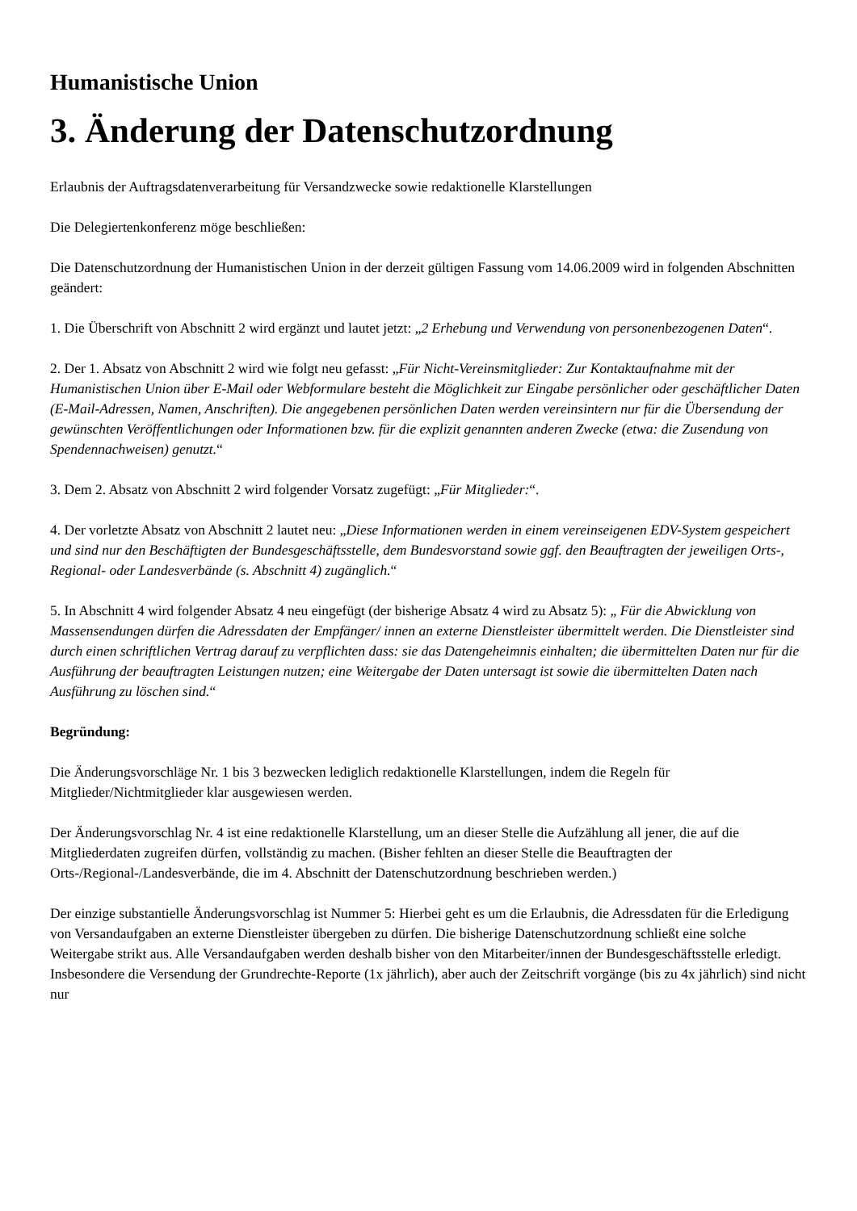Humanistische Union
3. Änderung der Datenschutzordnung
Erlaubnis der Auftragsdatenverarbeitung für Versandzwecke sowie redaktionelle Klarstellungen
Die Delegiertenkonferenz möge beschließen:
Die Datenschutzordnung der Humanistischen Union in der derzeit gültigen Fassung vom 14.06.2009 wird in folgenden Abschnitten geändert:
1. Die Überschrift von Abschnitt 2 wird ergänzt und lautet jetzt: „2 Erhebung und Verwendung von personenbezogenen Daten“.
2. Der 1. Absatz von Abschnitt 2 wird wie folgt neu gefasst: „Für Nicht-Vereinsmitglieder: Zur Kontaktaufnahme mit der Humanistischen Union über E-Mail oder Webformulare besteht die Möglichkeit zur Eingabe persönlicher oder geschäftlicher Daten (E-Mail-Adressen, Namen, Anschriften). Die angegebenen persönlichen Daten werden vereinsintern nur für die Übersendung der gewünschten Veröffentlichungen oder Informationen bzw. für die explizit genannten anderen Zwecke (etwa: die Zusendung von Spendennachweisen) genutzt.“
3. Dem 2. Absatz von Abschnitt 2 wird folgender Vorsatz zugefügt: „Für Mitglieder:“.
4. Der vorletzte Absatz von Abschnitt 2 lautet neu: „Diese Informationen werden in einem vereinseigenen EDV-System gespeichert und sind nur den Beschäftigten der Bundesgeschäftsstelle, dem Bundesvorstand sowie ggf. den Beauftragten der jeweiligen Orts-, Regional- oder Landesverbände (s. Abschnitt 4) zugänglich.“
5. In Abschnitt 4 wird folgender Absatz 4 neu eingefügt (der bisherige Absatz 4 wird zu Absatz 5): „ Für die Abwicklung von Massensendungen dürfen die Adressdaten der Empfänger/ innen an externe Dienstleister übermittelt werden. Die Dienstleister sind durch einen schriftlichen Vertrag darauf zu verpflichten dass: sie das Datengeheimnis einhalten; die übermittelten Daten nur für die Ausführung der beauftragten Leistungen nutzen; eine Weitergabe der Daten untersagt ist sowie die übermittelten Daten nach Ausführung zu löschen sind.“
Begründung:
Die Änderungsvorschläge Nr. 1 bis 3 bezwecken lediglich redaktionelle Klarstellungen, indem die Regeln für Mitglieder/Nichtmitglieder klar ausgewiesen werden.
Der Änderungsvorschlag Nr. 4 ist eine redaktionelle Klarstellung, um an dieser Stelle die Aufzählung all jener, die auf die Mitgliederdaten zugreifen dürfen, vollständig zu machen. (Bisher fehlten an dieser Stelle die Beauftragten der Orts-/Regional-/Landesverbände, die im 4. Abschnitt der Datenschutzordnung beschrieben werden.)
Der einzige substantielle Änderungsvorschlag ist Nummer 5: Hierbei geht es um die Erlaubnis, die Adressdaten für die Erledigung von Versandaufgaben an externe Dienstleister übergeben zu dürfen. Die bisherige Datenschutzordnung schließt eine solche Weitergabe strikt aus. Alle Versandaufgaben werden deshalb bisher von den Mitarbeiter/innen der Bundesgeschäftsstelle erledigt. Insbesondere die Versendung der Grundrechte-Reporte (1x jährlich), aber auch der Zeitschrift vorgänge (bis zu 4x jährlich) sind nicht nur